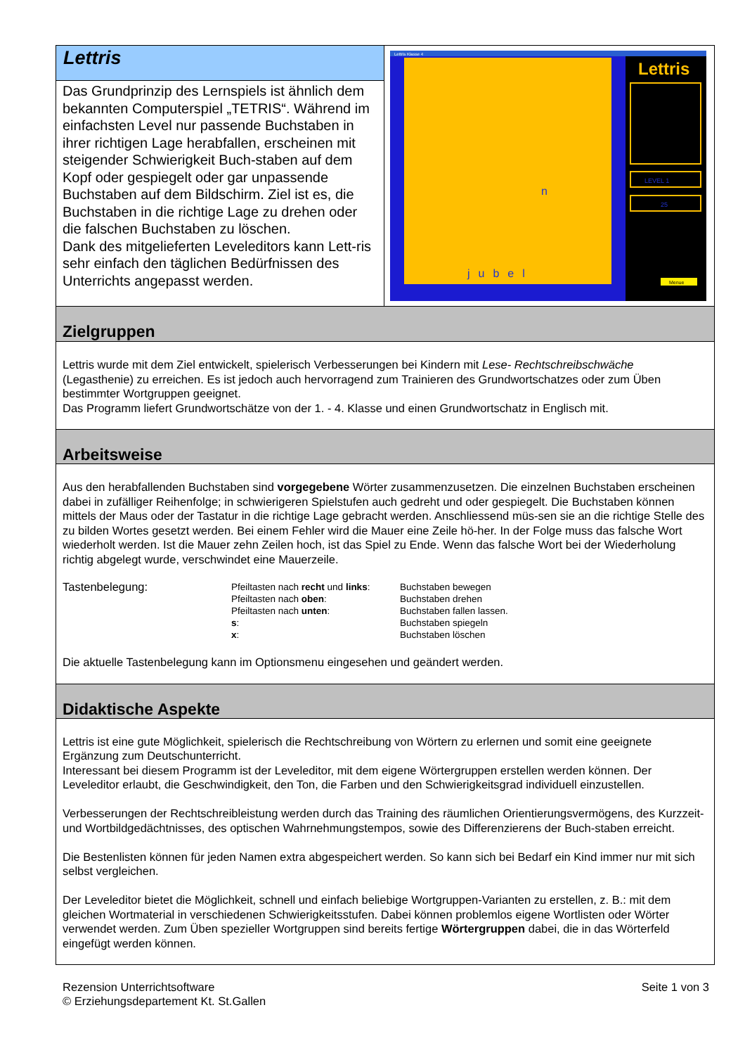Lettris
Das Grundprinzip des Lernspiels ist ähnlich dem bekannten Computerspiel „TETRIS“. Während im einfachsten Level nur passende Buchstaben in ihrer richtigen Lage herabfallen, erscheinen mit steigender Schwierigkeit Buch-staben auf dem Kopf oder gespiegelt oder gar unpassende Buchstaben auf dem Bildschirm. Ziel ist es, die Buchstaben in die richtige Lage zu drehen oder die falschen Buchstaben zu löschen.
Dank des mitgelieferten Leveleditors kann Lett-ris sehr einfach den täglichen Bedürfnissen des Unterrichts angepasst werden.
Lettris Klasse 4
n
jubel
Lettris
LEVEL 1
25
Menue
Zielgruppen
Lettris wurde mit dem Ziel entwickelt, spielerisch Verbesserungen bei Kindern mit Lese- Rechtschreibschwäche (Legasthenie) zu erreichen. Es ist jedoch auch hervorragend zum Trainieren des Grundwortschatzes oder zum Üben bestimmter Wortgruppen geeignet.
Das Programm liefert Grundwortschätze von der 1. - 4. Klasse und einen Grundwortschatz in Englisch mit.
Arbeitsweise
Aus den herabfallenden Buchstaben sind vorgegebene Wörter zusammenzusetzen. Die einzelnen Buchstaben erscheinen dabei in zufälliger Reihenfolge; in schwierigeren Spielstufen auch gedreht und oder gespiegelt. Die Buchstaben können mittels der Maus oder der Tastatur in die richtige Lage gebracht werden. Anschliessend müs-sen sie an die richtige Stelle des zu bilden Wortes gesetzt werden. Bei einem Fehler wird die Mauer eine Zeile hö-her. In der Folge muss das falsche Wort wiederholt werden. Ist die Mauer zehn Zeilen hoch, ist das Spiel zu Ende. Wenn das falsche Wort bei der Wiederholung richtig abgelegt wurde, verschwindet eine Mauerzeile.
| Tastenbelegung: | Pfeiltasten nach recht und links : | Buchstaben bewegen |
| | Pfeiltasten nach oben : | Buchstaben drehen |
| | Pfeiltasten nach unten : | Buchstaben fallen lassen. |
| | s : | Buchstaben spiegeln |
| | x : | Buchstaben löschen |
Die aktuelle Tastenbelegung kann im Optionsmenu eingesehen und geändert werden.
Didaktische Aspekte
Lettris ist eine gute Möglichkeit, spielerisch die Rechtschreibung von Wörtern zu erlernen und somit eine geeignete Ergänzung zum Deutschunterricht.
Interessant bei diesem Programm ist der Leveleditor, mit dem eigene Wörtergruppen erstellen werden können. Der Leveleditor erlaubt, die Geschwindigkeit, den Ton, die Farben und den Schwierigkeitsgrad individuell einzustellen.
Verbesserungen der Rechtschreibleistung werden durch das Training des räumlichen Orientierungsvermögens, des Kurzzeit- und Wortbildgedächtnisses, des optischen Wahrnehmungstempos, sowie des Differenzierens der Buch-staben erreicht.
Die Bestenlisten können für jeden Namen extra abgespeichert werden. So kann sich bei Bedarf ein Kind immer nur mit sich selbst vergleichen.
Der Leveleditor bietet die Möglichkeit, schnell und einfach beliebige Wortgruppen-Varianten zu erstellen, z. B.: mit dem gleichen Wortmaterial in verschiedenen Schwierigkeitsstufen. Dabei können problemlos eigene Wortlisten oder Wörter verwendet werden. Zum Üben spezieller Wortgruppen sind bereits fertige Wörtergruppen dabei, die in das Wörterfeld eingefügt werden können.
Rezension Unterrichtsoftware
© Erziehungsdepartement Kt. St.Gallen
Seite 1 von 3